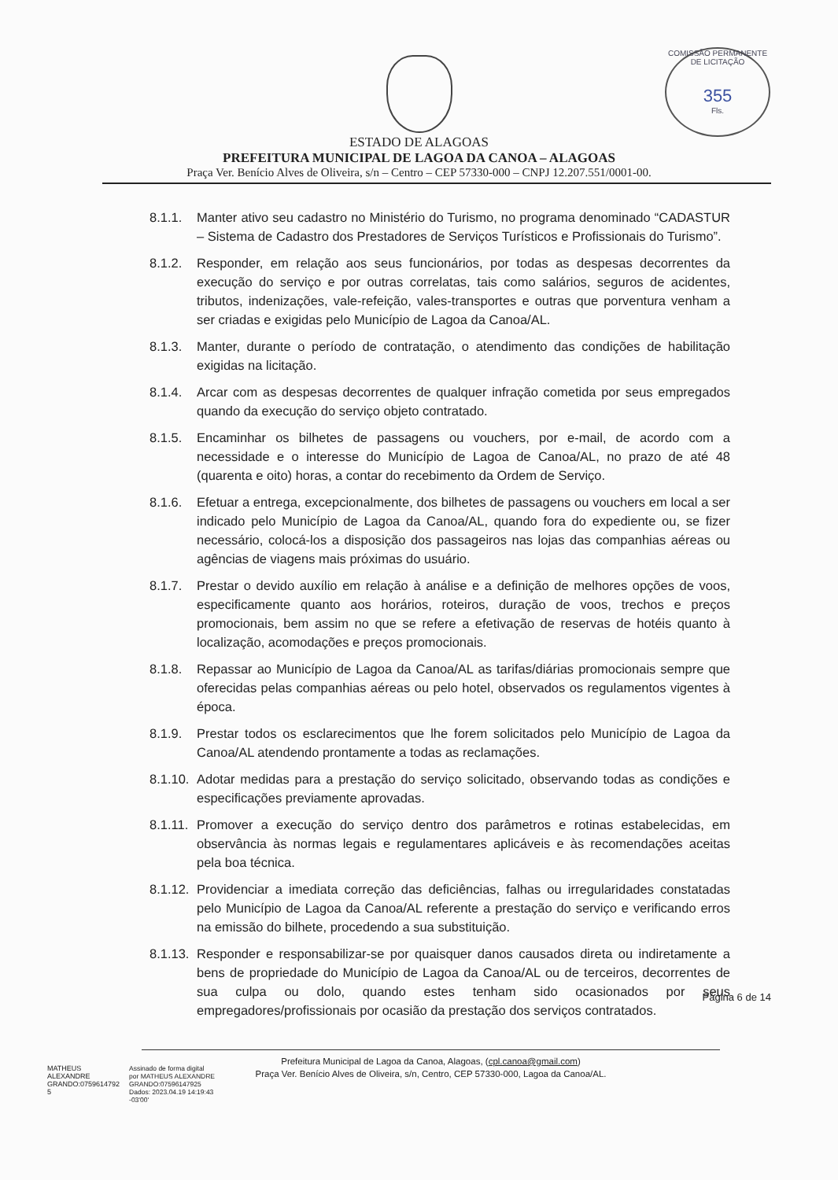COMISSÃO PERMANENTE DE LICITAÇÃO
355
Fls.
ESTADO DE ALAGOAS
PREFEITURA MUNICIPAL DE LAGOA DA CANOA – ALAGOAS
Praça Ver. Benício Alves de Oliveira, s/n – Centro – CEP 57330-000 – CNPJ 12.207.551/0001-00.
8.1.1. Manter ativo seu cadastro no Ministério do Turismo, no programa denominado “CADASTUR – Sistema de Cadastro dos Prestadores de Serviços Turísticos e Profissionais do Turismo”.
8.1.2. Responder, em relação aos seus funcionários, por todas as despesas decorrentes da execução do serviço e por outras correlatas, tais como salários, seguros de acidentes, tributos, indenizações, vale-refeição, vales-transportes e outras que porventura venham a ser criadas e exigidas pelo Município de Lagoa da Canoa/AL.
8.1.3. Manter, durante o período de contratação, o atendimento das condições de habilitação exigidas na licitação.
8.1.4. Arcar com as despesas decorrentes de qualquer infração cometida por seus empregados quando da execução do serviço objeto contratado.
8.1.5. Encaminhar os bilhetes de passagens ou vouchers, por e-mail, de acordo com a necessidade e o interesse do Município de Lagoa de Canoa/AL, no prazo de até 48 (quarenta e oito) horas, a contar do recebimento da Ordem de Serviço.
8.1.6. Efetuar a entrega, excepcionalmente, dos bilhetes de passagens ou vouchers em local a ser indicado pelo Município de Lagoa da Canoa/AL, quando fora do expediente ou, se fizer necessário, colocá-los a disposição dos passageiros nas lojas das companhias aéreas ou agências de viagens mais próximas do usuário.
8.1.7. Prestar o devido auxílio em relação à análise e a definição de melhores opções de voos, especificamente quanto aos horários, roteiros, duração de voos, trechos e preços promocionais, bem assim no que se refere a efetivação de reservas de hotéis quanto à localização, acomodações e preços promocionais.
8.1.8. Repassar ao Município de Lagoa da Canoa/AL as tarifas/diárias promocionais sempre que oferecidas pelas companhias aéreas ou pelo hotel, observados os regulamentos vigentes à época.
8.1.9. Prestar todos os esclarecimentos que lhe forem solicitados pelo Município de Lagoa da Canoa/AL atendendo prontamente a todas as reclamações.
8.1.10. Adotar medidas para a prestação do serviço solicitado, observando todas as condições e especificações previamente aprovadas.
8.1.11. Promover a execução do serviço dentro dos parâmetros e rotinas estabelecidas, em observância às normas legais e regulamentares aplicáveis e às recomendações aceitas pela boa técnica.
8.1.12. Providenciar a imediata correção das deficiências, falhas ou irregularidades constatadas pelo Município de Lagoa da Canoa/AL referente a prestação do serviço e verificando erros na emissão do bilhete, procedendo a sua substituição.
8.1.13. Responder e responsabilizar-se por quaisquer danos causados direta ou indiretamente a bens de propriedade do Município de Lagoa da Canoa/AL ou de terceiros, decorrentes de sua culpa ou dolo, quando estes tenham sido ocasionados por seus empregadores/profissionais por ocasião da prestação dos serviços contratados.
Prefeitura Municipal de Lagoa da Canoa, Alagoas, (cpl.canoa@gmail.com)
Praça Ver. Benício Alves de Oliveira, s/n, Centro, CEP 57330-000, Lagoa da Canoa/AL.
MATHEUS
ALEXANDRE
GRANDO:0759614792
5
Assinado de forma digital
por MATHEUS ALEXANDRE
GRANDO:07596147925
Dados: 2023.04.19 14:19:43
-03'00'
Página 6 de 14